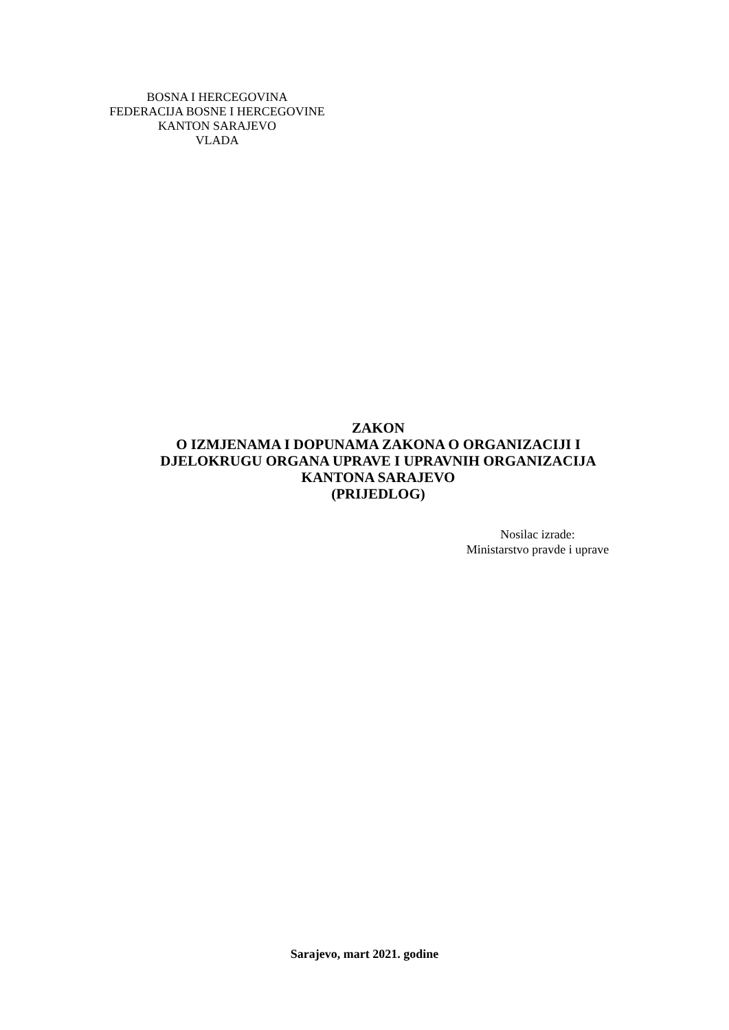BOSNA I HERCEGOVINA
FEDERACIJA BOSNE I HERCEGOVINE
KANTON SARAJEVO
VLADA
ZAKON
O IZMJENAMA I DOPUNAMA ZAKONA O ORGANIZACIJI I
DJELOKRUGU ORGANA UPRAVE I UPRAVNIH ORGANIZACIJA
KANTONA SARAJEVO
(PRIJEDLOG)
Nosilac izrade:
Ministarstvo pravde i uprave
Sarajevo, mart 2021. godine